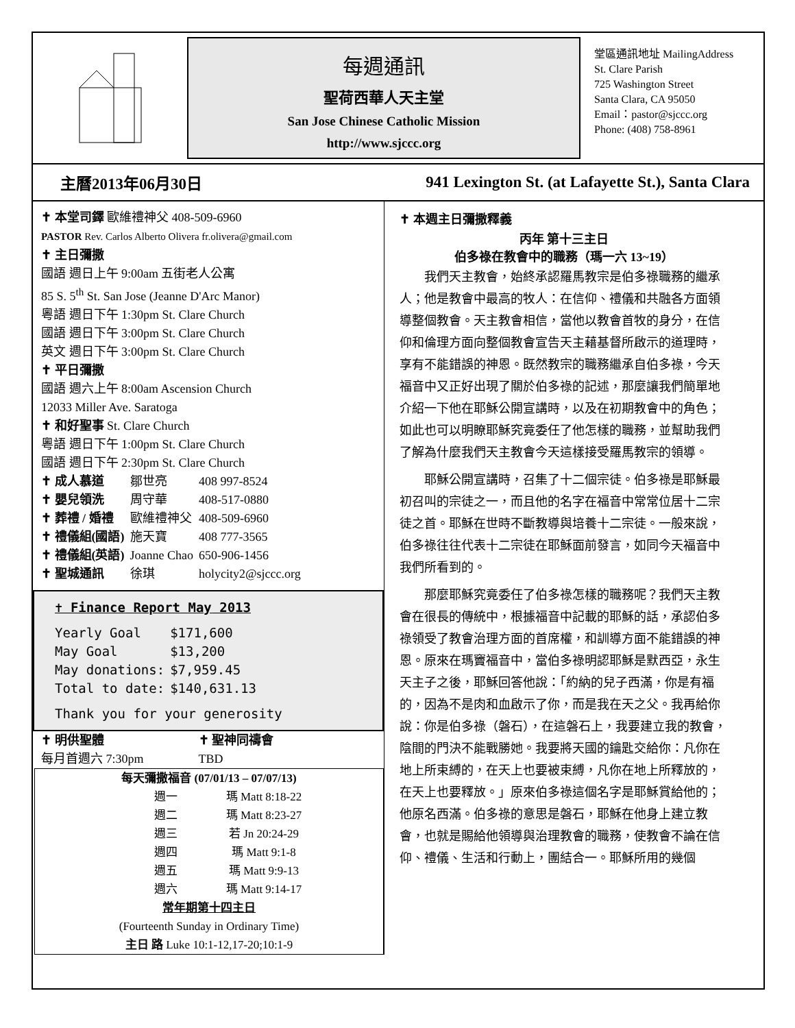每週通訊
聖荷西華人天主堂
San Jose Chinese Catholic Mission
http://www.sjccc.org
堂區通訊地址 MailingAddress
St. Clare Parish
725 Washington Street
Santa Clara, CA 95050
Email：pastor@sjccc.org
Phone: (408) 758-8961
主曆2013年06月30日 941 Lexington St. (at Lafayette St.), Santa Clara
✝ 本堂司鐸 歐維禮神父 408-509-6960
PASTOR Rev. Carlos Alberto Olivera fr.olivera@gmail.com
✝ 主日彌撒
國語 週日上午 9:00am 五街老人公寓
85 S. 5<sup>th</sup> St. San Jose (Jeanne D'Arc Manor)
粵語 週日下午 1:30pm St. Clare Church
國語 週日下午 3:00pm St. Clare Church
英文 週日下午 3:00pm St. Clare Church
✝ 平日彌撒
國語 週六上午 8:00am Ascension Church
12033 Miller Ave. Saratoga
✝ 和好聖事 St. Clare Church
粵語 週日下午 1:00pm St. Clare Church
國語 週日下午 2:30pm St. Clare Church
| ✝ 成人慕道 | 鄒世亮 | 408 997-8524 |
| ✝ 嬰兒領洗 | 周守華 | 408-517-0880 |
| ✝ 葬禮 / 婚禮 | 歐維禮神父 | 408-509-6960 |
| ✝ 禮儀組(國語) | 施天寶 | 408 777-3565 |
| ✝ 禮儀組(英語) | Joanne Chao | 650-906-1456 |
| ✝ 聖城通訊 | 徐琪 | holycity2@sjccc.org |
✝ Finance Report May 2013
| Yearly Goal | $171,600 |
| May Goal | $13,200 |
| May donations: | $7,959.45 |
| Total to date: | $140,631.13 |
Thank you for your generosity
✝ 明供聖體
每月首週六 7:30pm
✝ 聖神同禱會
TBD
每天彌撒福音 (07/01/13 – 07/07/13)
| 週一 | 瑪 Matt 8:18-22 |
| 週二 | 瑪 Matt 8:23-27 |
| 週三 | 若 Jn 20:24-29 |
| 週四 | 瑪 Matt 9:1-8 |
| 週五 | 瑪 Matt 9:9-13 |
| 週六 | 瑪 Matt 9:14-17 |
常年期第十四主日
(Fourteenth Sunday in Ordinary Time)
主日 路 Luke 10:1-12,17-20;10:1-9
✝ 本週主日彌撒釋義
丙年 第十三主日
伯多祿在教會中的職務（瑪一六 13~19）
我們天主教會，始終承認羅馬教宗是伯多祿職務的繼承人；他是教會中最高的牧人：在信仰、禮儀和共融各方面領導整個教會。天主教會相信，當他以教會首牧的身分，在信仰和倫理方面向整個教會宣告天主藉基督所啟示的道理時，享有不能錯誤的神恩。既然教宗的職務繼承自伯多祿，今天福音中又正好出現了關於伯多祿的記述，那麼讓我們簡單地介紹一下他在耶穌公開宣講時，以及在初期教會中的角色；如此也可以明瞭耶穌究竟委任了他怎樣的職務，並幫助我們了解為什麼我們天主教會今天這樣接受羅馬教宗的領導。
耶穌公開宣講時，召集了十二個宗徒。伯多祿是耶穌最初召叫的宗徒之一，而且他的名字在福音中常常位居十二宗徒之首。耶穌在世時不斷教導與培養十二宗徒。一般來說，伯多祿往往代表十二宗徒在耶穌面前發言，如同今天福音中我們所看到的。
那麼耶穌究竟委任了伯多祿怎樣的職務呢？我們天主教會在很長的傳統中，根據福音中記載的耶穌的話，承認伯多祿領受了教會治理方面的首席權，和訓導方面不能錯誤的神恩。原來在瑪竇福音中，當伯多祿明認耶穌是默西亞，永生天主子之後，耶穌回答他說：「約納的兒子西滿，你是有福的，因為不是肉和血啟示了你，而是我在天之父。我再給你說：你是伯多祿（磐石），在這磐石上，我要建立我的教會，陰間的門決不能戰勝她。我要將天國的鑰匙交給你：凡你在地上所束縛的，在天上也要被束縛，凡你在地上所釋放的，在天上也要釋放。」原來伯多祿這個名字是耶穌賞給他的；他原名西滿。伯多祿的意思是磐石，耶穌在他身上建立教會，也就是賜給他領導與治理教會的職務，使教會不論在信仰、禮儀、生活和行動上，團結合一。耶穌所用的幾個